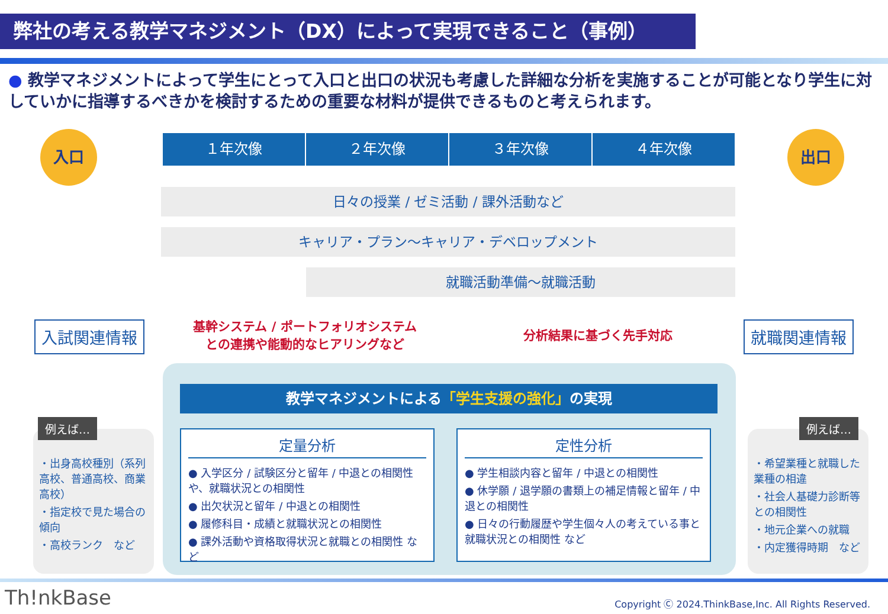弊社の考える教学マネジメント（DX）によって実現できること（事例）
● 教学マネジメントによって学生にとって入口と出口の状況も考慮した詳細な分析を実施することが可能となり学生に対していかに指導するべきかを検討するための重要な材料が提供できるものと考えられます。
入口 出口
１年次像 ２年次像 ３年次像 ４年次像
日々の授業 / ゼミ活動 / 課外活動など
キャリア・プラン〜キャリア・デベロップメント
就職活動準備〜就職活動
入試関連情報 就職関連情報
基幹システム / ポートフォリオシステム
との連携や能動的なヒアリングなど
分析結果に基づく先手対応
教学マネジメントによる「学生支援の強化」の実現
定量分析
● 入学区分 / 試験区分と留年 / 中退との相関性や、就職状況との相関性
● 出欠状況と留年 / 中退との相関性
● 履修科目・成績と就職状況との相関性
● 課外活動や資格取得状況と就職との相関性 など
定性分析
● 学生相談内容と留年 / 中退との相関性
● 休学願 / 退学願の書類上の補足情報と留年 / 中退との相関性
● 日々の行動履歴や学生個々人の考えている事と就職状況との相関性 など
・出身高校種別（系列高校、普通高校、商業高校）
・指定校で見た場合の傾向
・高校ランク　など
例えば…
・希望業種と就職した業種の相違
・社会人基礎力診断等との相関性
・地元企業への就職
・内定獲得時期　など
例えば…
Th!nkBase
Copyright Ⓒ 2024.ThinkBase,Inc. All Rights Reserved.